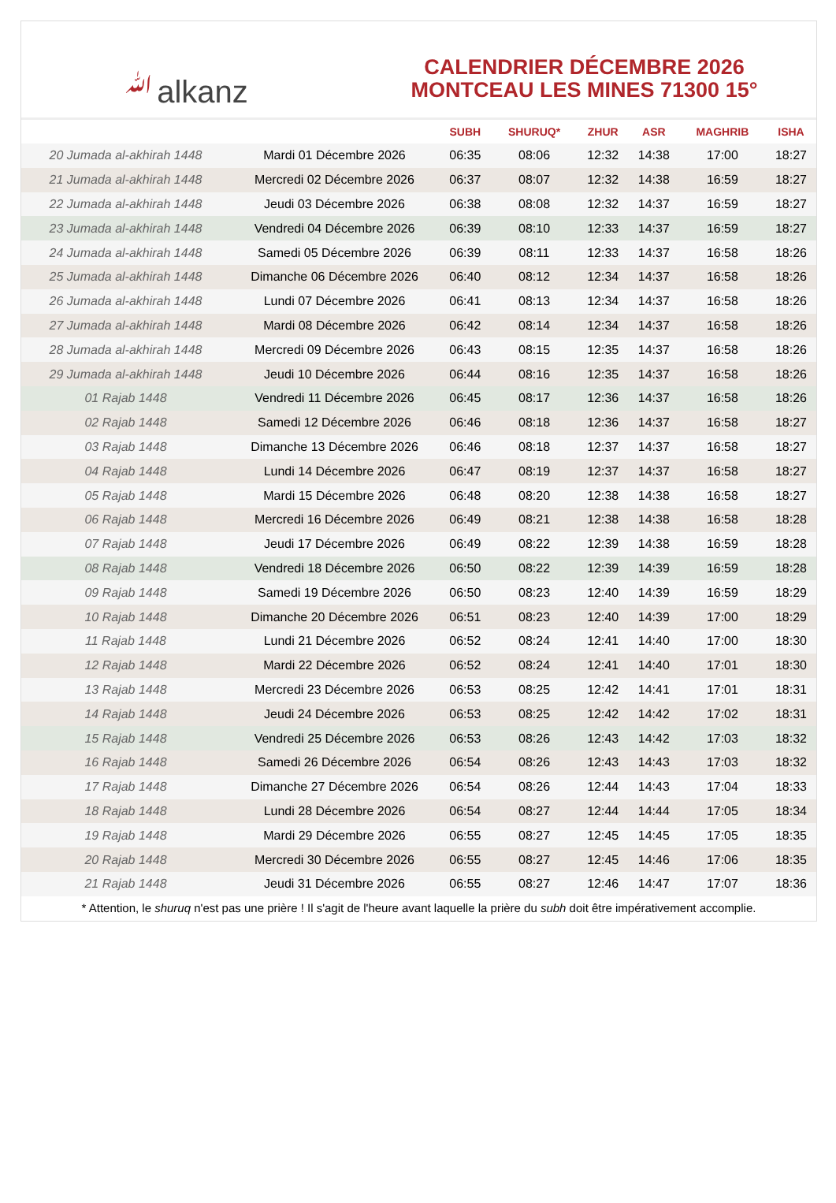ﷲalkanz
CALENDRIER DÉCEMBRE 2026
MONTCEAU LES MINES 71300 15°
| | | SUBH | SHURUQ* | ZHUR | ASR | MAGHRIB | ISHA |
| --- | --- | --- | --- | --- | --- | --- | --- |
| 20 Jumada al-akhirah 1448 | Mardi 01 Décembre 2026 | 06:35 | 08:06 | 12:32 | 14:38 | 17:00 | 18:27 |
| 21 Jumada al-akhirah 1448 | Mercredi 02 Décembre 2026 | 06:37 | 08:07 | 12:32 | 14:38 | 16:59 | 18:27 |
| 22 Jumada al-akhirah 1448 | Jeudi 03 Décembre 2026 | 06:38 | 08:08 | 12:32 | 14:37 | 16:59 | 18:27 |
| 23 Jumada al-akhirah 1448 | Vendredi 04 Décembre 2026 | 06:39 | 08:10 | 12:33 | 14:37 | 16:59 | 18:27 |
| 24 Jumada al-akhirah 1448 | Samedi 05 Décembre 2026 | 06:39 | 08:11 | 12:33 | 14:37 | 16:58 | 18:26 |
| 25 Jumada al-akhirah 1448 | Dimanche 06 Décembre 2026 | 06:40 | 08:12 | 12:34 | 14:37 | 16:58 | 18:26 |
| 26 Jumada al-akhirah 1448 | Lundi 07 Décembre 2026 | 06:41 | 08:13 | 12:34 | 14:37 | 16:58 | 18:26 |
| 27 Jumada al-akhirah 1448 | Mardi 08 Décembre 2026 | 06:42 | 08:14 | 12:34 | 14:37 | 16:58 | 18:26 |
| 28 Jumada al-akhirah 1448 | Mercredi 09 Décembre 2026 | 06:43 | 08:15 | 12:35 | 14:37 | 16:58 | 18:26 |
| 29 Jumada al-akhirah 1448 | Jeudi 10 Décembre 2026 | 06:44 | 08:16 | 12:35 | 14:37 | 16:58 | 18:26 |
| 01 Rajab 1448 | Vendredi 11 Décembre 2026 | 06:45 | 08:17 | 12:36 | 14:37 | 16:58 | 18:26 |
| 02 Rajab 1448 | Samedi 12 Décembre 2026 | 06:46 | 08:18 | 12:36 | 14:37 | 16:58 | 18:27 |
| 03 Rajab 1448 | Dimanche 13 Décembre 2026 | 06:46 | 08:18 | 12:37 | 14:37 | 16:58 | 18:27 |
| 04 Rajab 1448 | Lundi 14 Décembre 2026 | 06:47 | 08:19 | 12:37 | 14:37 | 16:58 | 18:27 |
| 05 Rajab 1448 | Mardi 15 Décembre 2026 | 06:48 | 08:20 | 12:38 | 14:38 | 16:58 | 18:27 |
| 06 Rajab 1448 | Mercredi 16 Décembre 2026 | 06:49 | 08:21 | 12:38 | 14:38 | 16:58 | 18:28 |
| 07 Rajab 1448 | Jeudi 17 Décembre 2026 | 06:49 | 08:22 | 12:39 | 14:38 | 16:59 | 18:28 |
| 08 Rajab 1448 | Vendredi 18 Décembre 2026 | 06:50 | 08:22 | 12:39 | 14:39 | 16:59 | 18:28 |
| 09 Rajab 1448 | Samedi 19 Décembre 2026 | 06:50 | 08:23 | 12:40 | 14:39 | 16:59 | 18:29 |
| 10 Rajab 1448 | Dimanche 20 Décembre 2026 | 06:51 | 08:23 | 12:40 | 14:39 | 17:00 | 18:29 |
| 11 Rajab 1448 | Lundi 21 Décembre 2026 | 06:52 | 08:24 | 12:41 | 14:40 | 17:00 | 18:30 |
| 12 Rajab 1448 | Mardi 22 Décembre 2026 | 06:52 | 08:24 | 12:41 | 14:40 | 17:01 | 18:30 |
| 13 Rajab 1448 | Mercredi 23 Décembre 2026 | 06:53 | 08:25 | 12:42 | 14:41 | 17:01 | 18:31 |
| 14 Rajab 1448 | Jeudi 24 Décembre 2026 | 06:53 | 08:25 | 12:42 | 14:42 | 17:02 | 18:31 |
| 15 Rajab 1448 | Vendredi 25 Décembre 2026 | 06:53 | 08:26 | 12:43 | 14:42 | 17:03 | 18:32 |
| 16 Rajab 1448 | Samedi 26 Décembre 2026 | 06:54 | 08:26 | 12:43 | 14:43 | 17:03 | 18:32 |
| 17 Rajab 1448 | Dimanche 27 Décembre 2026 | 06:54 | 08:26 | 12:44 | 14:43 | 17:04 | 18:33 |
| 18 Rajab 1448 | Lundi 28 Décembre 2026 | 06:54 | 08:27 | 12:44 | 14:44 | 17:05 | 18:34 |
| 19 Rajab 1448 | Mardi 29 Décembre 2026 | 06:55 | 08:27 | 12:45 | 14:45 | 17:05 | 18:35 |
| 20 Rajab 1448 | Mercredi 30 Décembre 2026 | 06:55 | 08:27 | 12:45 | 14:46 | 17:06 | 18:35 |
| 21 Rajab 1448 | Jeudi 31 Décembre 2026 | 06:55 | 08:27 | 12:46 | 14:47 | 17:07 | 18:36 |
* Attention, le shuruq n'est pas une prière ! Il s'agit de l'heure avant laquelle la prière du subh doit être impérativement accomplie.